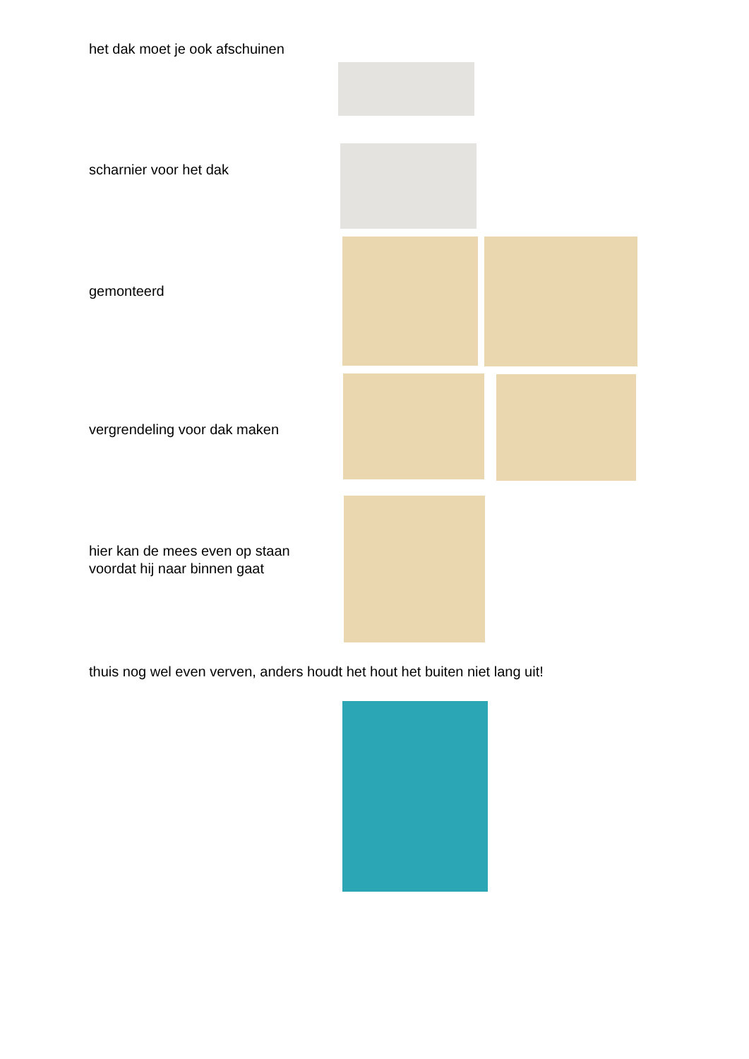het dak moet je ook afschuinen
scharnier voor het dak
gemonteerd
vergrendeling voor dak maken
hier kan de mees even op staan
voordat hij naar binnen gaat
thuis nog wel even verven, anders houdt het hout het buiten niet lang uit!